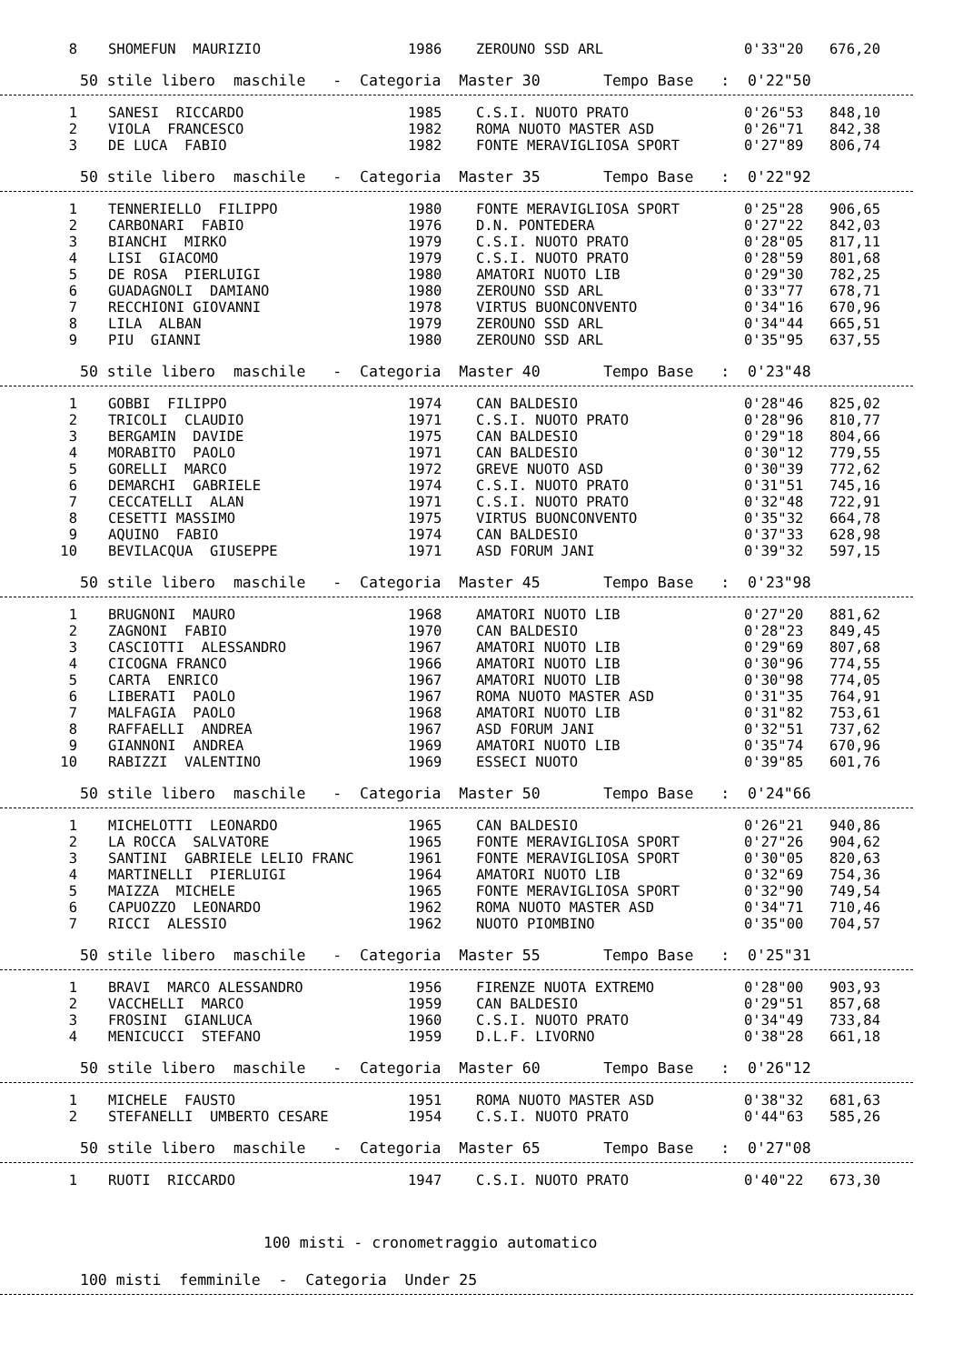| 8 | SHOMEFUN MAURIZIO | 1986 | ZEROUNO SSD ARL | 0'33"20 | 676,20 |
50 stile libero maschile - Categoria Master 30 Tempo Base : 0'22"50
| 1 | SANESI RICCARDO | 1985 | C.S.I. NUOTO PRATO | 0'26"53 | 848,10 |
| 2 | VIOLA FRANCESCO | 1982 | ROMA NUOTO MASTER ASD | 0'26"71 | 842,38 |
| 3 | DE LUCA FABIO | 1982 | FONTE MERAVIGLIOSA SPORT | 0'27"89 | 806,74 |
50 stile libero maschile - Categoria Master 35 Tempo Base : 0'22"92
| 1 | TENNERIELLO FILIPPO | 1980 | FONTE MERAVIGLIOSA SPORT | 0'25"28 | 906,65 |
| 2 | CARBONARI FABIO | 1976 | D.N. PONTEDERA | 0'27"22 | 842,03 |
| 3 | BIANCHI MIRKO | 1979 | C.S.I. NUOTO PRATO | 0'28"05 | 817,11 |
| 4 | LISI GIACOMO | 1979 | C.S.I. NUOTO PRATO | 0'28"59 | 801,68 |
| 5 | DE ROSA PIERLUIGI | 1980 | AMATORI NUOTO LIB | 0'29"30 | 782,25 |
| 6 | GUADAGNOLI DAMIANO | 1980 | ZEROUNO SSD ARL | 0'33"77 | 678,71 |
| 7 | RECCHIONI GIOVANNI | 1978 | VIRTUS BUONCONVENTO | 0'34"16 | 670,96 |
| 8 | LILA ALBAN | 1979 | ZEROUNO SSD ARL | 0'34"44 | 665,51 |
| 9 | PIU GIANNI | 1980 | ZEROUNO SSD ARL | 0'35"95 | 637,55 |
50 stile libero maschile - Categoria Master 40 Tempo Base : 0'23"48
| 1 | GOBBI FILIPPO | 1974 | CAN BALDESIO | 0'28"46 | 825,02 |
| 2 | TRICOLI CLAUDIO | 1971 | C.S.I. NUOTO PRATO | 0'28"96 | 810,77 |
| 3 | BERGAMIN DAVIDE | 1975 | CAN BALDESIO | 0'29"18 | 804,66 |
| 4 | MORABITO PAOLO | 1971 | CAN BALDESIO | 0'30"12 | 779,55 |
| 5 | GORELLI MARCO | 1972 | GREVE NUOTO ASD | 0'30"39 | 772,62 |
| 6 | DEMARCHI GABRIELE | 1974 | C.S.I. NUOTO PRATO | 0'31"51 | 745,16 |
| 7 | CECCATELLI ALAN | 1971 | C.S.I. NUOTO PRATO | 0'32"48 | 722,91 |
| 8 | CESETTI MASSIMO | 1975 | VIRTUS BUONCONVENTO | 0'35"32 | 664,78 |
| 9 | AQUINO FABIO | 1974 | CAN BALDESIO | 0'37"33 | 628,98 |
| 10 | BEVILACQUA GIUSEPPE | 1971 | ASD FORUM JANI | 0'39"32 | 597,15 |
50 stile libero maschile - Categoria Master 45 Tempo Base : 0'23"98
| 1 | BRUGNONI MAURO | 1968 | AMATORI NUOTO LIB | 0'27"20 | 881,62 |
| 2 | ZAGNONI FABIO | 1970 | CAN BALDESIO | 0'28"23 | 849,45 |
| 3 | CASCIOTTI ALESSANDRO | 1967 | AMATORI NUOTO LIB | 0'29"69 | 807,68 |
| 4 | CICOGNA FRANCO | 1966 | AMATORI NUOTO LIB | 0'30"96 | 774,55 |
| 5 | CARTA ENRICO | 1967 | AMATORI NUOTO LIB | 0'30"98 | 774,05 |
| 6 | LIBERATI PAOLO | 1967 | ROMA NUOTO MASTER ASD | 0'31"35 | 764,91 |
| 7 | MALFAGIA PAOLO | 1968 | AMATORI NUOTO LIB | 0'31"82 | 753,61 |
| 8 | RAFFAELLI ANDREA | 1967 | ASD FORUM JANI | 0'32"51 | 737,62 |
| 9 | GIANNONI ANDREA | 1969 | AMATORI NUOTO LIB | 0'35"74 | 670,96 |
| 10 | RABIZZI VALENTINO | 1969 | ESSECI NUOTO | 0'39"85 | 601,76 |
50 stile libero maschile - Categoria Master 50 Tempo Base : 0'24"66
| 1 | MICHELOTTI LEONARDO | 1965 | CAN BALDESIO | 0'26"21 | 940,86 |
| 2 | LA ROCCA SALVATORE | 1965 | FONTE MERAVIGLIOSA SPORT | 0'27"26 | 904,62 |
| 3 | SANTINI GABRIELE LELIO FRANC | 1961 | FONTE MERAVIGLIOSA SPORT | 0'30"05 | 820,63 |
| 4 | MARTINELLI PIERLUIGI | 1964 | AMATORI NUOTO LIB | 0'32"69 | 754,36 |
| 5 | MAIZZA MICHELE | 1965 | FONTE MERAVIGLIOSA SPORT | 0'32"90 | 749,54 |
| 6 | CAPUOZZO LEONARDO | 1962 | ROMA NUOTO MASTER ASD | 0'34"71 | 710,46 |
| 7 | RICCI ALESSIO | 1962 | NUOTO PIOMBINO | 0'35"00 | 704,57 |
50 stile libero maschile - Categoria Master 55 Tempo Base : 0'25"31
| 1 | BRAVI MARCO ALESSANDRO | 1956 | FIRENZE NUOTA EXTREMO | 0'28"00 | 903,93 |
| 2 | VACCHELLI MARCO | 1959 | CAN BALDESIO | 0'29"51 | 857,68 |
| 3 | FROSINI GIANLUCA | 1960 | C.S.I. NUOTO PRATO | 0'34"49 | 733,84 |
| 4 | MENICUCCI STEFANO | 1959 | D.L.F. LIVORNO | 0'38"28 | 661,18 |
50 stile libero maschile - Categoria Master 60 Tempo Base : 0'26"12
| 1 | MICHELE FAUSTO | 1951 | ROMA NUOTO MASTER ASD | 0'38"32 | 681,63 |
| 2 | STEFANELLI UMBERTO CESARE | 1954 | C.S.I. NUOTO PRATO | 0'44"63 | 585,26 |
50 stile libero maschile - Categoria Master 65 Tempo Base : 0'27"08
| 1 | RUOTI RICCARDO | 1947 | C.S.I. NUOTO PRATO | 0'40"22 | 673,30 |
100 misti - cronometraggio automatico
100 misti femminile - Categoria Under 25